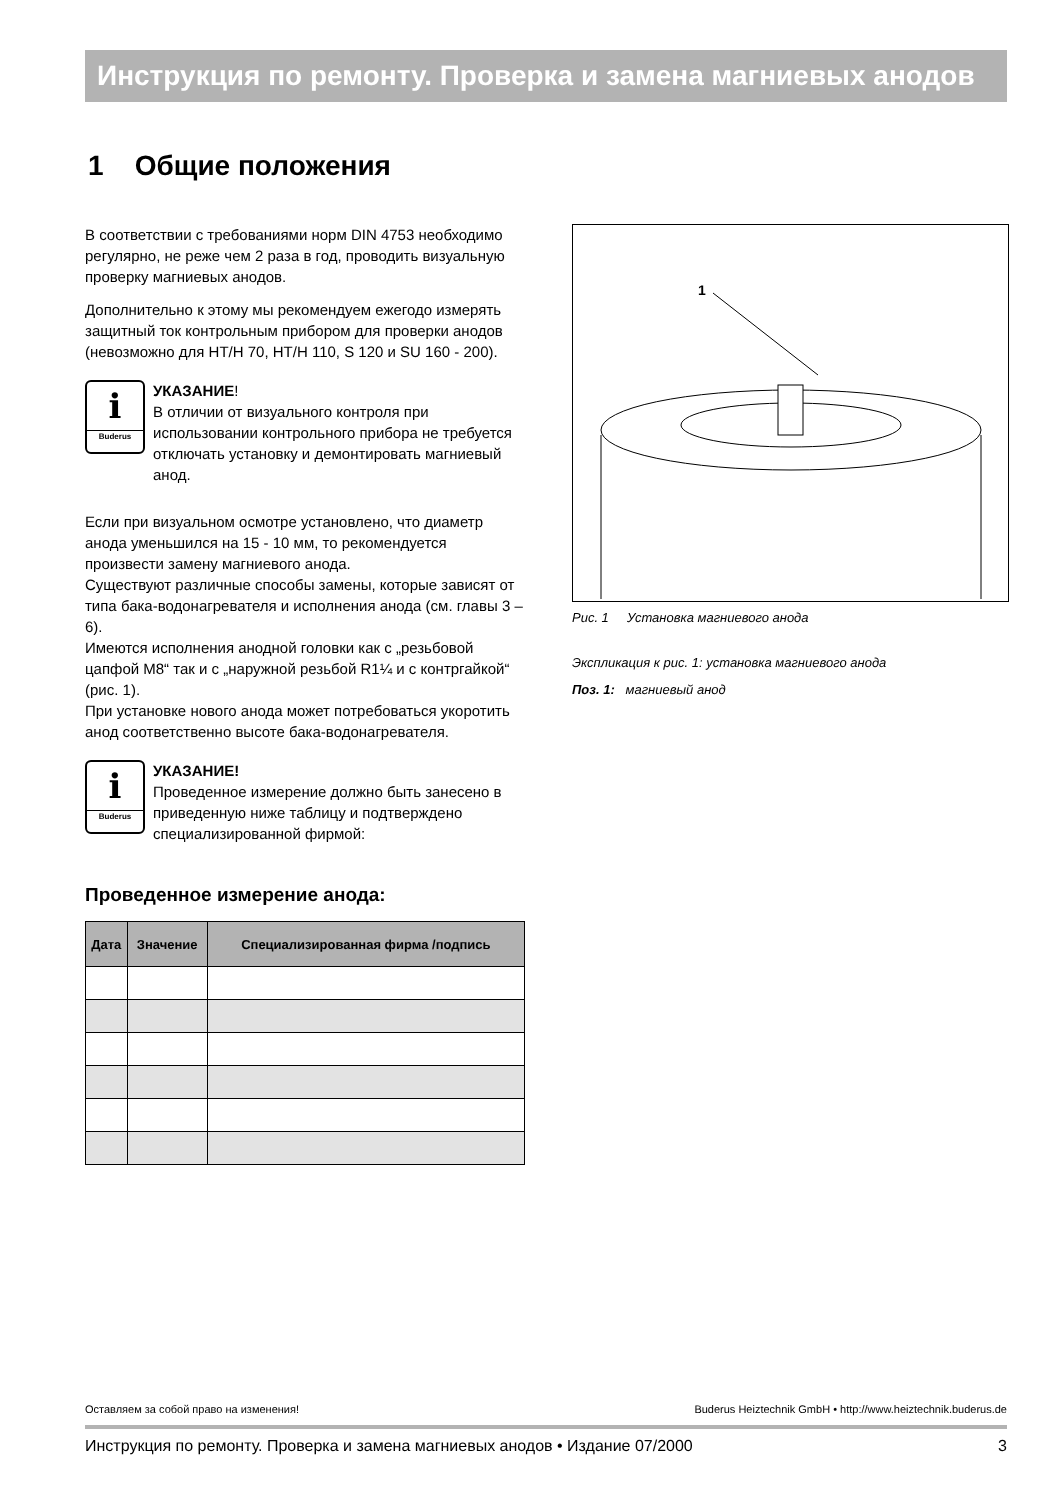Инструкция по ремонту. Проверка и замена магниевых анодов
1 Общие положения
В соответствии с требованиями норм DIN 4753 необходимо регулярно, не реже чем 2 раза в год, проводить визуальную проверку магниевых анодов.
Дополнительно к этому мы рекомендуем ежегодо измерять защитный ток контрольным прибором для проверки анодов (невозможно для HT/H 70, HT/H 110, S 120 и SU 160 - 200).
i
Buderus
УКАЗАНИЕ!
В отличии от визуального контроля при использовании контрольного прибора не требуется отключать установку и демонтировать магниевый анод.
Если при визуальном осмотре установлено, что диаметр анода уменьшился на 15 - 10 мм, то рекомендуется произвести замену магниевого анода.
Существуют различные способы замены, которые зависят от типа бака-водонагревателя и исполнения анода (см. главы 3 – 6).
Имеются исполнения анодной головки как с „резьбовой цапфой M8“ так и с „наружной резьбой R1¼ и с контргайкой“ (рис. 1).
При установке нового анода может потребоваться укоротить анод соответственно высоте бака-водонагревателя.
i
Buderus
УКАЗАНИЕ!
Проведенное измерение должно быть занесено в приведенную ниже таблицу и подтверждено специализированной фирмой:
Проведенное измерение анода:
| Дата | Значение | Специализированная фирма /подпись |
| --- | --- | --- |
1
Рис. 1 Установка магниевого анода
Экспликация к рис. 1: установка магниевого анода
Поз. 1: магниевый анод
Оставляем за собой право на изменения! Buderus Heiztechnik GmbH • http://www.heiztechnik.buderus.de
Инструкция по ремонту. Проверка и замена магниевых анодов • Издание 07/2000 3